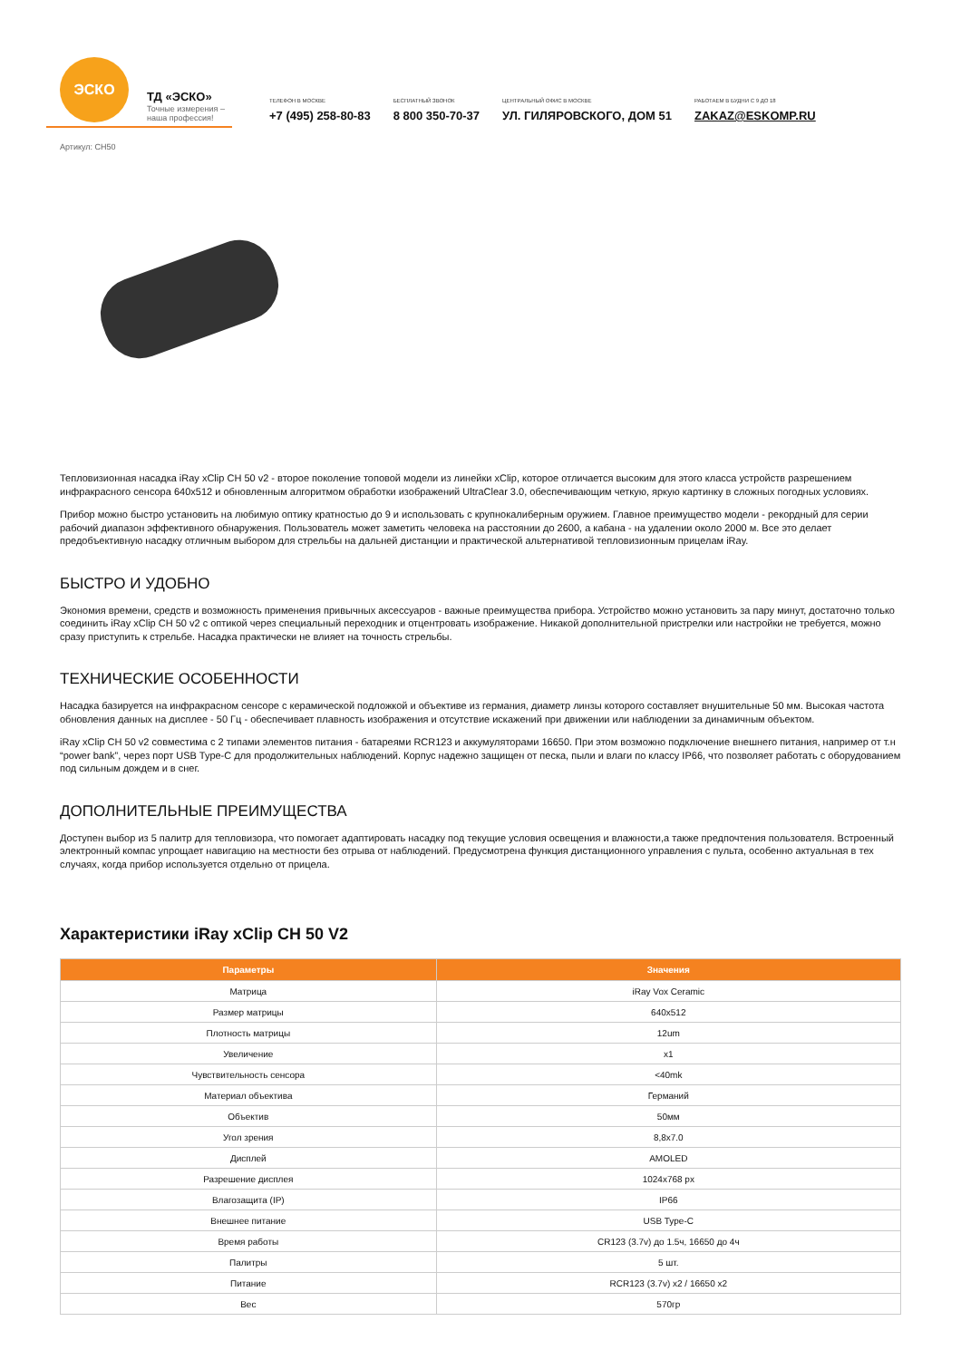ЭСКО
ТД «ЭСКО»
Точные измерения – наша профессия!
ТЕЛЕФОН В МОСКВЕ
+7 (495) 258-80-83
БЕСПЛАТНЫЙ ЗВОНОК
8 800 350-70-37
ЦЕНТРАЛЬНЫЙ ОФИС В МОСКВЕ
УЛ. ГИЛЯРОВСКОГО, ДОМ 51
РАБОТАЕМ В БУДНИ С 9 ДО 18
ZAKAZ@ESKOMP.RU
Артикул: CH50
Тепловизионная насадка iRay xClip CH 50 v2 - второе поколение топовой модели из линейки xClip, которое отличается высоким для этого класса устройств разрешением инфракрасного сенсора 640x512 и обновленным алгоритмом обработки изображений UltraClear 3.0, обеспечивающим четкую, яркую картинку в сложных погодных условиях.
Прибор можно быстро установить на любимую оптику кратностью до 9 и использовать с крупнокалиберным оружием. Главное преимущество модели - рекордный для серии рабочий диапазон эффективного обнаружения. Пользователь может заметить человека на расстоянии до 2600, а кабана - на удалении около 2000 м. Все это делает предобъективную насадку отличным выбором для стрельбы на дальней дистанции и практической альтернативой тепловизионным прицелам iRay.
БЫСТРО И УДОБНО
Экономия времени, средств и возможность применения привычных аксессуаров - важные преимущества прибора. Устройство можно установить за пару минут, достаточно только соединить iRay xClip CH 50 v2 с оптикой через специальный переходник и отцентровать изображение. Никакой дополнительной пристрелки или настройки не требуется, можно сразу приступить к стрельбе. Насадка практически не влияет на точность стрельбы.
ТЕХНИЧЕСКИЕ ОСОБЕННОСТИ
Насадка базируется на инфракрасном сенсоре с керамической подложкой и объективе из германия, диаметр линзы которого составляет внушительные 50 мм. Высокая частота обновления данных на дисплее - 50 Гц - обеспечивает плавность изображения и отсутствие искажений при движении или наблюдении за динамичным объектом.
iRay xClip CH 50 v2 совместима с 2 типами элементов питания - батареями RCR123 и аккумуляторами 16650. При этом возможно подключение внешнего питания, например от т.н “power bank”, через порт USB Type-C для продолжительных наблюдений. Корпус надежно защищен от песка, пыли и влаги по классу IP66, что позволяет работать с оборудованием под сильным дождем и в снег.
ДОПОЛНИТЕЛЬНЫЕ ПРЕИМУЩЕСТВА
Доступен выбор из 5 палитр для тепловизора, что помогает адаптировать насадку под текущие условия освещения и влажности,а также предпочтения пользователя. Встроенный электронный компас упрощает навигацию на местности без отрыва от наблюдений. Предусмотрена функция дистанционного управления с пульта, особенно актуальная в тех случаях, когда прибор используется отдельно от прицела.
Характеристики iRay xClip CH 50 V2
| Параметры | Значения |
| --- | --- |
| Матрица | iRay Vox Ceramic |
| Размер матрицы | 640x512 |
| Плотность матрицы | 12um |
| Увеличение | x1 |
| Чувствительность сенсора | <40mk |
| Материал объектива | Германий |
| Объектив | 50мм |
| Угол зрения | 8,8x7.0 |
| Дисплей | AMOLED |
| Разрешение дисплея | 1024x768 px |
| Влагозащита (IP) | IP66 |
| Внешнее питание | USB Type-C |
| Время работы | CR123 (3.7v) до 1.5ч, 16650 до 4ч |
| Палитры | 5 шт. |
| Питание | RCR123 (3.7v) x2 / 16650 x2 |
| Вес | 570гр |